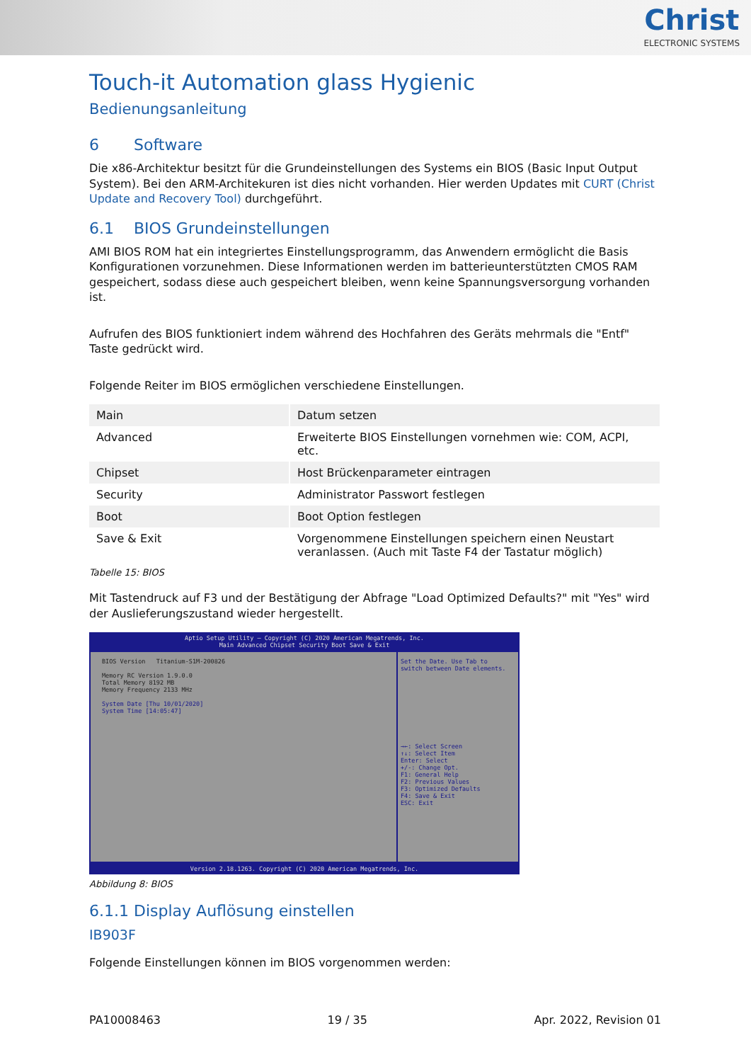Christ
ELECTRONIC SYSTEMS
Touch-it Automation glass Hygienic
Bedienungsanleitung
6 Software
Die x86-Architektur besitzt für die Grundeinstellungen des Systems ein BIOS (Basic Input Output System). Bei den ARM-Architekuren ist dies nicht vorhanden. Hier werden Updates mit CURT (Christ Update and Recovery Tool) durchgeführt.
6.1 BIOS Grundeinstellungen
AMI BIOS ROM hat ein integriertes Einstellungsprogramm, das Anwendern ermöglicht die Basis Konfigurationen vorzunehmen. Diese Informationen werden im batterieunterstützten CMOS RAM gespeichert, sodass diese auch gespeichert bleiben, wenn keine Spannungsversorgung vorhanden ist.
Aufrufen des BIOS funktioniert indem während des Hochfahren des Geräts mehrmals die "Entf" Taste gedrückt wird.
Folgende Reiter im BIOS ermöglichen verschiedene Einstellungen.
| Main | Datum setzen |
| Advanced | Erweiterte BIOS Einstellungen vornehmen wie: COM, ACPI, etc. |
| Chipset | Host Brückenparameter eintragen |
| Security | Administrator Passwort festlegen |
| Boot | Boot Option festlegen |
| Save & Exit | Vorgenommene Einstellungen speichern einen Neustart veranlassen. (Auch mit Taste F4 der Tastatur möglich) |
Tabelle 15: BIOS
Mit Tastendruck auf F3 und der Bestätigung der Abfrage "Load Optimized Defaults?" mit "Yes" wird der Auslieferungszustand wieder hergestellt.
Aptio Setup Utility – Copyright (C) 2020 American Megatrends, Inc.
Main Advanced Chipset Security Boot Save & Exit
BIOS Version Titanium-S1M-200826
Memory RC Version 1.9.0.0
Total Memory 8192 MB
Memory Frequency 2133 MHz
System Date [Thu 10/01/2020]
System Time [14:05:47]
Set the Date. Use Tab to
switch between Date elements.
→←: Select Screen
↑↓: Select Item
Enter: Select
+/-: Change Opt.
F1: General Help
F2: Previous Values
F3: Optimized Defaults
F4: Save & Exit
ESC: Exit
Version 2.18.1263. Copyright (C) 2020 American Megatrends, Inc.
Abbildung 8: BIOS
6.1.1 Display Auflösung einstellen
IB903F
Folgende Einstellungen können im BIOS vorgenommen werden:
PA10008463 19 / 35 Apr. 2022, Revision 01